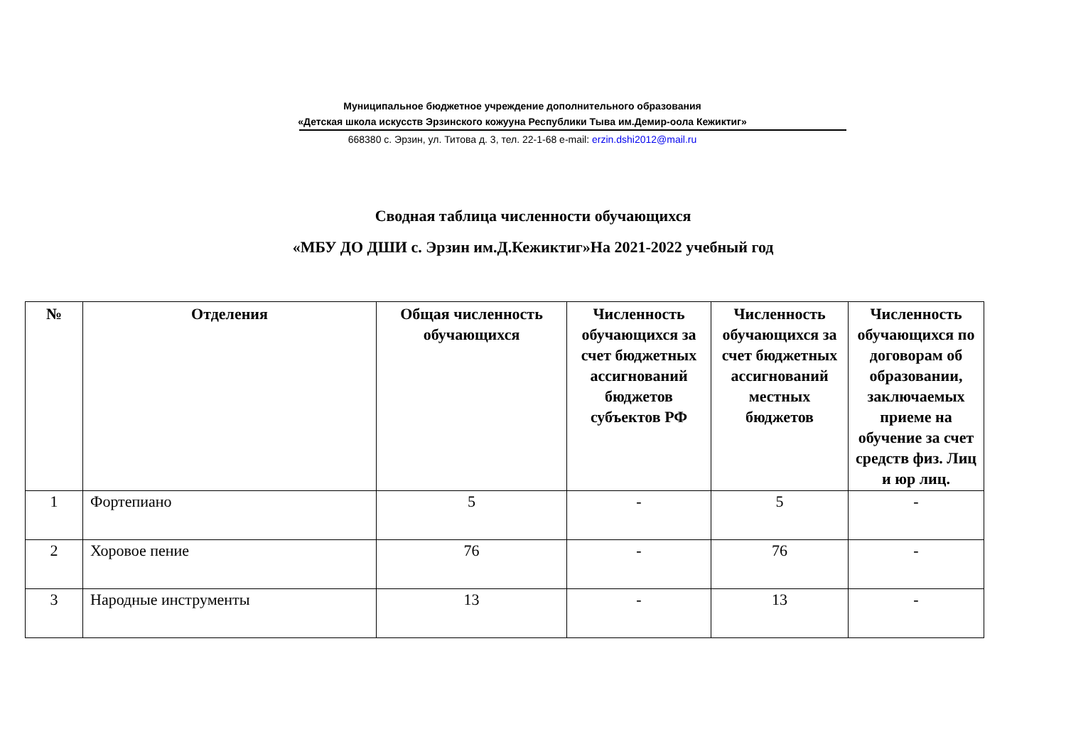Муниципальное бюджетное учреждение дополнительного образования
«Детская школа искусств Эрзинского кожууна Республики Тыва им.Демир-оола Кежиктиг»
668380 с. Эрзин, ул. Титова д. 3, тел. 22-1-68 e-mail: erzin.dshi2012@mail.ru
Сводная таблица численности обучающихся
«МБУ ДО ДШИ с. Эрзин им.Д.Кежиктиг»На 2021-2022 учебный год
| № | Отделения | Общая численность обучающихся | Численность обучающихся за счет бюджетных ассигнований бюджетов субъектов РФ | Численность обучающихся за счет бюджетных ассигнований местных бюджетов | Численность обучающихся по договорам об образовании, заключаемых приеме на обучение за счет средств физ. Лиц и юр лиц. |
| --- | --- | --- | --- | --- | --- |
| 1 | Фортепиано | 5 | - | 5 | - |
| 2 | Хоровое пение | 76 | - | 76 | - |
| 3 | Народные инструменты | 13 | - | 13 | - |